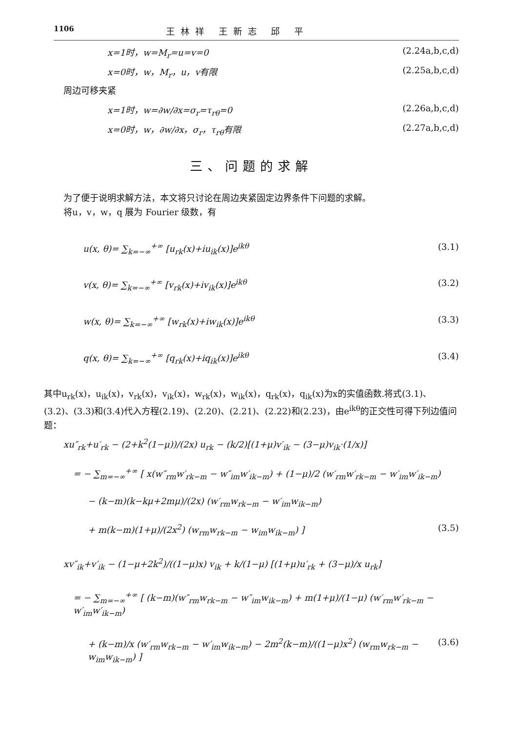1106 王林祥 王新志 邱 平
x=1时，w=M<sub>r</sub>=u=v=0 (2.24a,b,c,d)
x=0时，w，M<sub>r</sub>，u，v有限 (2.25a,b,c,d)
周边可移夹紧
x=1时，w=∂w/∂x=σ<sub>r</sub>=τ<sub>rθ</sub>=0 (2.26a,b,c,d)
x=0时，w，∂w/∂x，σ<sub>r</sub>，τ<sub>rθ</sub>有限 (2.27a,b,c,d)
三、问题的求解
为了便于说明求解方法，本文将只讨论在周边夹紧固定边界条件下问题的求解。
将u，v，w，q 展为 Fourier 级数，有
u(x, θ)= ∑<sub>k=−∞</sub><sup>+∞</sup> [u<sub>rk</sub>(x)+iu<sub>ik</sub>(x)]e<sup>ikθ</sup> (3.1)
v(x, θ)= ∑<sub>k=−∞</sub><sup>+∞</sup> [v<sub>rk</sub>(x)+iv<sub>ik</sub>(x)]e<sup>ikθ</sup> (3.2)
w(x, θ)= ∑<sub>k=−∞</sub><sup>+∞</sup> [w<sub>rk</sub>(x)+iw<sub>ik</sub>(x)]e<sup>ikθ</sup> (3.3)
q(x, θ)= ∑<sub>k=−∞</sub><sup>+∞</sup> [q<sub>rk</sub>(x)+iq<sub>ik</sub>(x)]e<sup>ikθ</sup> (3.4)
其中u<sub>rk</sub>(x)，u<sub>ik</sub>(x)，v<sub>rk</sub>(x)，v<sub>ik</sub>(x)，w<sub>rk</sub>(x)，w<sub>ik</sub>(x)，q<sub>rk</sub>(x)，q<sub>ik</sub>(x)为x的实值函数.将式(3.1)、(3.2)、(3.3)和(3.4)代入方程(2.19)、(2.20)、(2.21)、(2.22)和(2.23)，由e<sup>ikθ</sup>的正交性可得下列边值问题：
xu″<sub>rk</sub>+u′<sub>rk</sub> − (2+k<sup>2</sup>(1−μ))/(2x) u<sub>rk</sub> − (k/2)[(1+μ)v′<sub>ik</sub> − (3−μ)v<sub>ik</sub>·(1/x)]
= − ∑<sub>m=−∞</sub><sup>+∞</sup> [ x(w″<sub>rm</sub>w′<sub>rk−m</sub> − w″<sub>im</sub>w′<sub>ik−m</sub>) + (1−μ)/2 (w′<sub>rm</sub>w′<sub>rk−m</sub> − w′<sub>im</sub>w′<sub>ik−m</sub>)
− (k−m)(k−kμ+2mμ)/(2x) (w′<sub>rm</sub>w<sub>rk−m</sub> − w′<sub>im</sub>w<sub>ik−m</sub>)
+ m(k−m)(1+μ)/(2x<sup>2</sup>) (w<sub>rm</sub>w<sub>rk−m</sub> − w<sub>im</sub>w<sub>ik−m</sub>) ] (3.5)
xv″<sub>ik</sub>+v′<sub>ik</sub> − (1−μ+2k<sup>2</sup>)/((1−μ)x) v<sub>ik</sub> + k/(1−μ) [(1+μ)u′<sub>rk</sub> + (3−μ)/x u<sub>rk</sub>]
= − ∑<sub>m=−∞</sub><sup>+∞</sup> [ (k−m)(w″<sub>rm</sub>w<sub>rk−m</sub> − w″<sub>im</sub>w<sub>ik−m</sub>) + m(1+μ)/(1−μ) (w′<sub>rm</sub>w′<sub>rk−m</sub> − w′<sub>im</sub>w′<sub>ik−m</sub>)
+ (k−m)/x (w′<sub>rm</sub>w<sub>rk−m</sub> − w′<sub>im</sub>w<sub>ik−m</sub>) − 2m<sup>2</sup>(k−m)/((1−μ)x<sup>2</sup>) (w<sub>rm</sub>w<sub>rk−m</sub> − w<sub>im</sub>w<sub>ik−m</sub>) ] (3.6)